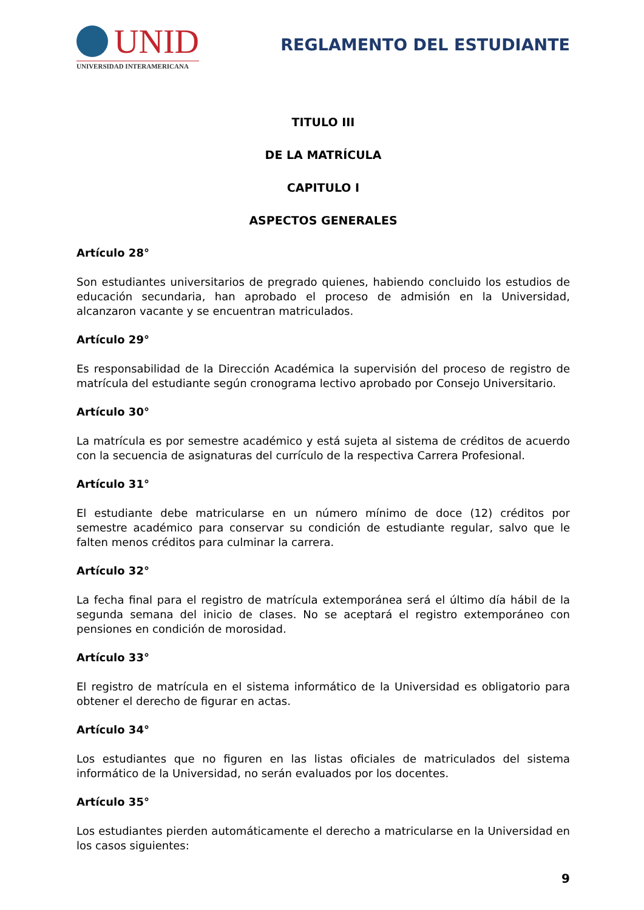UNID
UNIVERSIDAD INTERAMERICANA
REGLAMENTO DEL ESTUDIANTE
TITULO III
DE LA MATRÍCULA
CAPITULO I
ASPECTOS GENERALES
Artículo 28°
Son estudiantes universitarios de pregrado quienes, habiendo concluido los estudios de educación secundaria, han aprobado el proceso de admisión en la Universidad, alcanzaron vacante y se encuentran matriculados.
Artículo 29°
Es responsabilidad de la Dirección Académica la supervisión del proceso de registro de matrícula del estudiante según cronograma lectivo aprobado por Consejo Universitario.
Artículo 30°
La matrícula es por semestre académico y está sujeta al sistema de créditos de acuerdo con la secuencia de asignaturas del currículo de la respectiva Carrera Profesional.
Artículo 31°
El estudiante debe matricularse en un número mínimo de doce (12) créditos por semestre académico para conservar su condición de estudiante regular, salvo que le falten menos créditos para culminar la carrera.
Artículo 32°
La fecha final para el registro de matrícula extemporánea será el último día hábil de la segunda semana del inicio de clases. No se aceptará el registro extemporáneo con pensiones en condición de morosidad.
Artículo 33°
El registro de matrícula en el sistema informático de la Universidad es obligatorio para obtener el derecho de figurar en actas.
Artículo 34°
Los estudiantes que no figuren en las listas oficiales de matriculados del sistema informático de la Universidad, no serán evaluados por los docentes.
Artículo 35°
Los estudiantes pierden automáticamente el derecho a matricularse en la Universidad en los casos siguientes:
9